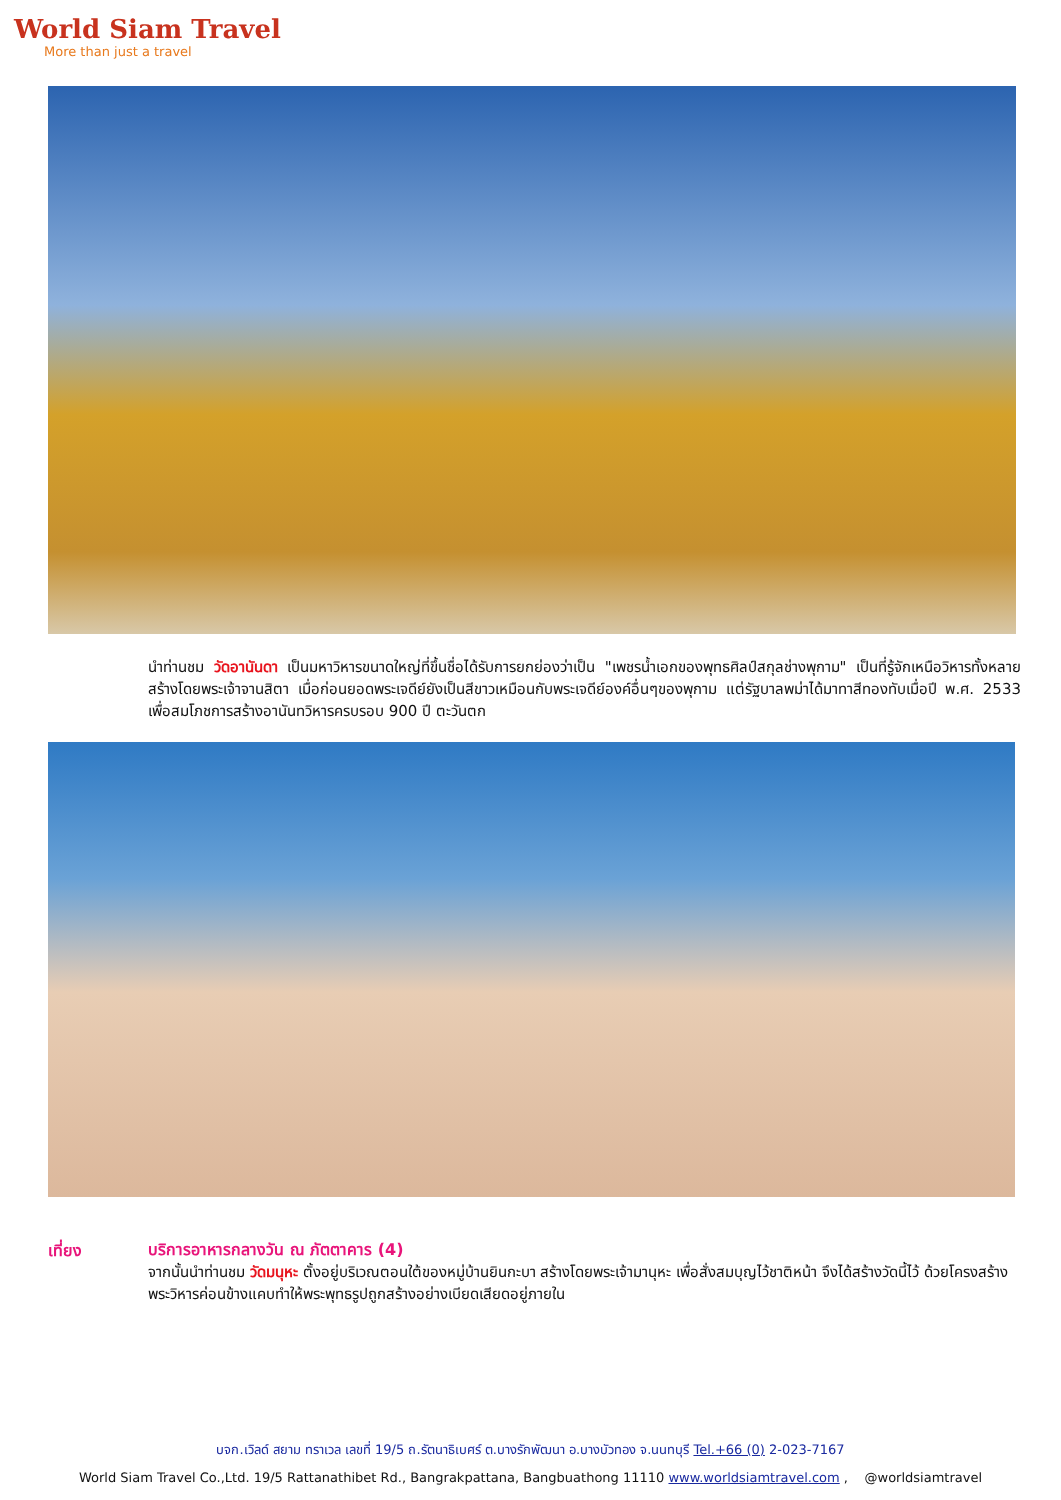World Siam Travel
More than just a travel
นำท่านชม วัดอานันดา เป็นมหาวิหารขนาดใหญ่ที่ขึ้นชื่อได้รับการยกย่องว่าเป็น "เพชรน้ำเอกของพุทธศิลป์สกุลช่างพุกาม" เป็นที่รู้จักเหนือวิหารทั้งหลาย สร้างโดยพระเจ้าจานสิตา เมื่อก่อนยอดพระเจดีย์ยังเป็นสีขาวเหมือนกับพระเจดีย์องค์อื่นๆของพุกาม แต่รัฐบาลพม่าได้มาทาสีทองทับเมื่อปี พ.ศ. 2533 เพื่อสมโภชการสร้างอานันทวิหารครบรอบ 900 ปี ตะวันตก
เที่ยง
บริการอาหารกลางวัน ณ ภัตตาคาร (4)
จากนั้นนำท่านชม วัดมนุหะ ตั้งอยู่บริเวณตอนใต้ของหมู่บ้านยินกะบา สร้างโดยพระเจ้ามานุหะ เพื่อสั่งสมบุญไว้ชาติหน้า จึงได้สร้างวัดนี้ไว้ ด้วยโครงสร้างพระวิหารค่อนข้างแคบทำให้พระพุทธรูปถูกสร้างอย่างเบียดเสียดอยู่ภายใน
บจก.เวิลด์ สยาม ทราเวล เลขที่ 19/5 ถ.รัตนาธิเบศร์ ต.บางรักพัฒนา อ.บางบัวทอง จ.นนทบุรี Tel.+66 (0) 2-023-7167
World Siam Travel Co.,Ltd. 19/5 Rattanathibet Rd., Bangrakpattana, Bangbuathong 11110 www.worldsiamtravel.com , @worldsiamtravel